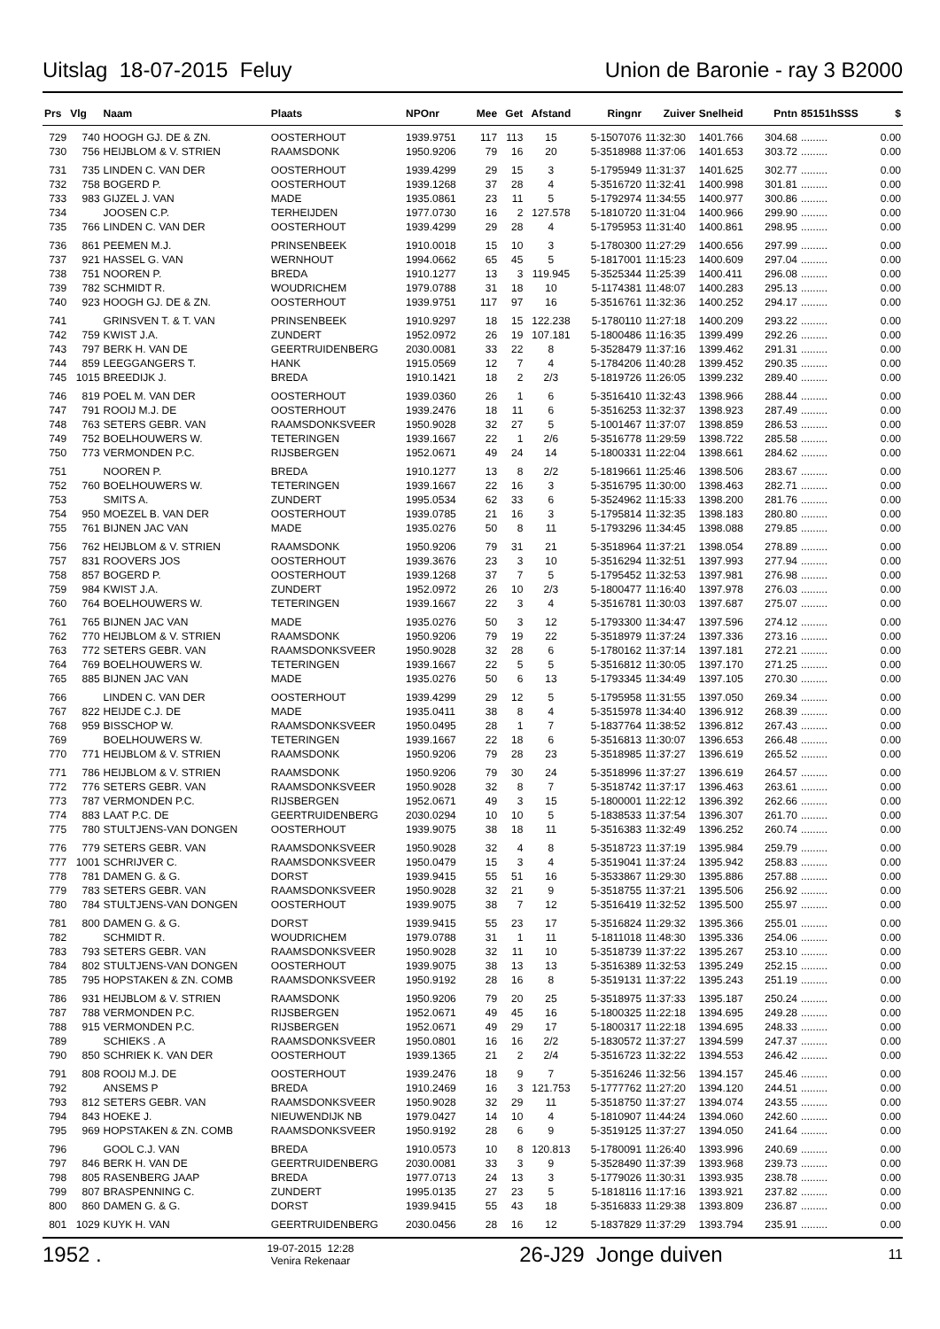Uitslag 18-07-2015 Feluy Union de Baronie - ray 3 B2000
| Prs | Vlg | Naam | Plaats | NPOnr | Mee | Get | Afstand | Ringnr | Zuiver | Snelheid | Pntn | 85151hSSS | $ |
| --- | --- | --- | --- | --- | --- | --- | --- | --- | --- | --- | --- | --- | --- |
| 729 | 740 | HOOGH GJ. DE & ZN. | OOSTERHOUT | 1939.9751 | 117 | 113 | 15 | 5-1507076 | 11:32:30 | 1401.766 | 304.68 | ......... | 0.00 |
| 730 | 756 | HEIJBLOM & V. STRIEN | RAAMSDONK | 1950.9206 | 79 | 16 | 20 | 5-3518988 | 11:37:06 | 1401.653 | 303.72 | ......... | 0.00 |
| 731 | 735 | LINDEN C. VAN DER | OOSTERHOUT | 1939.4299 | 29 | 15 | 3 | 5-1795949 | 11:31:37 | 1401.625 | 302.77 | ......... | 0.00 |
| 732 | 758 | BOGERD P. | OOSTERHOUT | 1939.1268 | 37 | 28 | 4 | 5-3516720 | 11:32:41 | 1400.998 | 301.81 | ......... | 0.00 |
| 733 | 983 | GIJZEL J. VAN | MADE | 1935.0861 | 23 | 11 | 5 | 5-1792974 | 11:34:55 | 1400.977 | 300.86 | ......... | 0.00 |
| 734 | | JOOSEN C.P. | TERHEIJDEN | 1977.0730 | 16 | 2 | 127.578 | 5-1810720 | 11:31:04 | 1400.966 | 299.90 | ......... | 0.00 |
| 735 | 766 | LINDEN C. VAN DER | OOSTERHOUT | 1939.4299 | 29 | 28 | 4 | 5-1795953 | 11:31:40 | 1400.861 | 298.95 | ......... | 0.00 |
| 736 | 861 | PEEMEN M.J. | PRINSENBEEK | 1910.0018 | 15 | 10 | 3 | 5-1780300 | 11:27:29 | 1400.656 | 297.99 | ......... | 0.00 |
| 737 | 921 | HASSEL G. VAN | WERNHOUT | 1994.0662 | 65 | 45 | 5 | 5-1817001 | 11:15:23 | 1400.609 | 297.04 | ......... | 0.00 |
| 738 | 751 | NOOREN P. | BREDA | 1910.1277 | 13 | 3 | 119.945 | 5-3525344 | 11:25:39 | 1400.411 | 296.08 | ......... | 0.00 |
| 739 | 782 | SCHMIDT R. | WOUDRICHEM | 1979.0788 | 31 | 18 | 10 | 5-1174381 | 11:48:07 | 1400.283 | 295.13 | ......... | 0.00 |
| 740 | 923 | HOOGH GJ. DE & ZN. | OOSTERHOUT | 1939.9751 | 117 | 97 | 16 | 5-3516761 | 11:32:36 | 1400.252 | 294.17 | ......... | 0.00 |
| 741 | | GRINSVEN T. & T. VAN | PRINSENBEEK | 1910.9297 | 18 | 15 | 122.238 | 5-1780110 | 11:27:18 | 1400.209 | 293.22 | ......... | 0.00 |
| 742 | 759 | KWIST J.A. | ZUNDERT | 1952.0972 | 26 | 19 | 107.181 | 5-1800486 | 11:16:35 | 1399.499 | 292.26 | ......... | 0.00 |
| 743 | 797 | BERK H. VAN DE | GEERTRUIDENBERG | 2030.0081 | 33 | 22 | 8 | 5-3528479 | 11:37:16 | 1399.462 | 291.31 | ......... | 0.00 |
| 744 | 859 | LEEGGANGERS T. | HANK | 1915.0569 | 12 | 7 | 4 | 5-1784206 | 11:40:28 | 1399.452 | 290.35 | ......... | 0.00 |
| 745 | 1015 | BREEDIJK J. | BREDA | 1910.1421 | 18 | 2 | 2/3 | 5-1819726 | 11:26:05 | 1399.232 | 289.40 | ......... | 0.00 |
| 746 | 819 | POEL M. VAN DER | OOSTERHOUT | 1939.0360 | 26 | 1 | 6 | 5-3516410 | 11:32:43 | 1398.966 | 288.44 | ......... | 0.00 |
| 747 | 791 | ROOIJ M.J. DE | OOSTERHOUT | 1939.2476 | 18 | 11 | 6 | 5-3516253 | 11:32:37 | 1398.923 | 287.49 | ......... | 0.00 |
| 748 | 763 | SETERS GEBR. VAN | RAAMSDONKSVEER | 1950.9028 | 32 | 27 | 5 | 5-1001467 | 11:37:07 | 1398.859 | 286.53 | ......... | 0.00 |
| 749 | 752 | BOELHOUWERS W. | TETERINGEN | 1939.1667 | 22 | 1 | 2/6 | 5-3516778 | 11:29:59 | 1398.722 | 285.58 | ......... | 0.00 |
| 750 | 773 | VERMONDEN P.C. | RIJSBERGEN | 1952.0671 | 49 | 24 | 14 | 5-1800331 | 11:22:04 | 1398.661 | 284.62 | ......... | 0.00 |
| 751 | | NOOREN P. | BREDA | 1910.1277 | 13 | 8 | 2/2 | 5-1819661 | 11:25:46 | 1398.506 | 283.67 | ......... | 0.00 |
| 752 | 760 | BOELHOUWERS W. | TETERINGEN | 1939.1667 | 22 | 16 | 3 | 5-3516795 | 11:30:00 | 1398.463 | 282.71 | ......... | 0.00 |
| 753 | | SMITS A. | ZUNDERT | 1995.0534 | 62 | 33 | 6 | 5-3524962 | 11:15:33 | 1398.200 | 281.76 | ......... | 0.00 |
| 754 | 950 | MOEZEL B. VAN DER | OOSTERHOUT | 1939.0785 | 21 | 16 | 3 | 5-1795814 | 11:32:35 | 1398.183 | 280.80 | ......... | 0.00 |
| 755 | 761 | BIJNEN JAC VAN | MADE | 1935.0276 | 50 | 8 | 11 | 5-1793296 | 11:34:45 | 1398.088 | 279.85 | ......... | 0.00 |
| 756 | 762 | HEIJBLOM & V. STRIEN | RAAMSDONK | 1950.9206 | 79 | 31 | 21 | 5-3518964 | 11:37:21 | 1398.054 | 278.89 | ......... | 0.00 |
| 757 | 831 | ROOVERS JOS | OOSTERHOUT | 1939.3676 | 23 | 3 | 10 | 5-3516294 | 11:32:51 | 1397.993 | 277.94 | ......... | 0.00 |
| 758 | 857 | BOGERD P. | OOSTERHOUT | 1939.1268 | 37 | 7 | 5 | 5-1795452 | 11:32:53 | 1397.981 | 276.98 | ......... | 0.00 |
| 759 | 984 | KWIST J.A. | ZUNDERT | 1952.0972 | 26 | 10 | 2/3 | 5-1800477 | 11:16:40 | 1397.978 | 276.03 | ......... | 0.00 |
| 760 | 764 | BOELHOUWERS W. | TETERINGEN | 1939.1667 | 22 | 3 | 4 | 5-3516781 | 11:30:03 | 1397.687 | 275.07 | ......... | 0.00 |
| 761 | 765 | BIJNEN JAC VAN | MADE | 1935.0276 | 50 | 3 | 12 | 5-1793300 | 11:34:47 | 1397.596 | 274.12 | ......... | 0.00 |
| 762 | 770 | HEIJBLOM & V. STRIEN | RAAMSDONK | 1950.9206 | 79 | 19 | 22 | 5-3518979 | 11:37:24 | 1397.336 | 273.16 | ......... | 0.00 |
| 763 | 772 | SETERS GEBR. VAN | RAAMSDONKSVEER | 1950.9028 | 32 | 28 | 6 | 5-1780162 | 11:37:14 | 1397.181 | 272.21 | ......... | 0.00 |
| 764 | 769 | BOELHOUWERS W. | TETERINGEN | 1939.1667 | 22 | 5 | 5 | 5-3516812 | 11:30:05 | 1397.170 | 271.25 | ......... | 0.00 |
| 765 | 885 | BIJNEN JAC VAN | MADE | 1935.0276 | 50 | 6 | 13 | 5-1793345 | 11:34:49 | 1397.105 | 270.30 | ......... | 0.00 |
| 766 | | LINDEN C. VAN DER | OOSTERHOUT | 1939.4299 | 29 | 12 | 5 | 5-1795958 | 11:31:55 | 1397.050 | 269.34 | ......... | 0.00 |
| 767 | 822 | HEIJDE C.J. DE | MADE | 1935.0411 | 38 | 8 | 4 | 5-3515978 | 11:34:40 | 1396.912 | 268.39 | ......... | 0.00 |
| 768 | 959 | BISSCHOP W. | RAAMSDONKSVEER | 1950.0495 | 28 | 1 | 7 | 5-1837764 | 11:38:52 | 1396.812 | 267.43 | ......... | 0.00 |
| 769 | | BOELHOUWERS W. | TETERINGEN | 1939.1667 | 22 | 18 | 6 | 5-3516813 | 11:30:07 | 1396.653 | 266.48 | ......... | 0.00 |
| 770 | 771 | HEIJBLOM & V. STRIEN | RAAMSDONK | 1950.9206 | 79 | 28 | 23 | 5-3518985 | 11:37:27 | 1396.619 | 265.52 | ......... | 0.00 |
| 771 | 786 | HEIJBLOM & V. STRIEN | RAAMSDONK | 1950.9206 | 79 | 30 | 24 | 5-3518996 | 11:37:27 | 1396.619 | 264.57 | ......... | 0.00 |
| 772 | 776 | SETERS GEBR. VAN | RAAMSDONKSVEER | 1950.9028 | 32 | 8 | 7 | 5-3518742 | 11:37:17 | 1396.463 | 263.61 | ......... | 0.00 |
| 773 | 787 | VERMONDEN P.C. | RIJSBERGEN | 1952.0671 | 49 | 3 | 15 | 5-1800001 | 11:22:12 | 1396.392 | 262.66 | ......... | 0.00 |
| 774 | 883 | LAAT P.C. DE | GEERTRUIDENBERG | 2030.0294 | 10 | 10 | 5 | 5-1838533 | 11:37:54 | 1396.307 | 261.70 | ......... | 0.00 |
| 775 | 780 | STULTJENS-VAN DONGEN | OOSTERHOUT | 1939.9075 | 38 | 18 | 11 | 5-3516383 | 11:32:49 | 1396.252 | 260.74 | ......... | 0.00 |
| 776 | 779 | SETERS GEBR. VAN | RAAMSDONKSVEER | 1950.9028 | 32 | 4 | 8 | 5-3518723 | 11:37:19 | 1395.984 | 259.79 | ......... | 0.00 |
| 777 | 1001 | SCHRIJVER C. | RAAMSDONKSVEER | 1950.0479 | 15 | 3 | 4 | 5-3519041 | 11:37:24 | 1395.942 | 258.83 | ......... | 0.00 |
| 778 | 781 | DAMEN G. & G. | DORST | 1939.9415 | 55 | 51 | 16 | 5-3533867 | 11:29:30 | 1395.886 | 257.88 | ......... | 0.00 |
| 779 | 783 | SETERS GEBR. VAN | RAAMSDONKSVEER | 1950.9028 | 32 | 21 | 9 | 5-3518755 | 11:37:21 | 1395.506 | 256.92 | ......... | 0.00 |
| 780 | 784 | STULTJENS-VAN DONGEN | OOSTERHOUT | 1939.9075 | 38 | 7 | 12 | 5-3516419 | 11:32:52 | 1395.500 | 255.97 | ......... | 0.00 |
| 781 | 800 | DAMEN G. & G. | DORST | 1939.9415 | 55 | 23 | 17 | 5-3516824 | 11:29:32 | 1395.366 | 255.01 | ......... | 0.00 |
| 782 | | SCHMIDT R. | WOUDRICHEM | 1979.0788 | 31 | 1 | 11 | 5-1811018 | 11:48:30 | 1395.336 | 254.06 | ......... | 0.00 |
| 783 | 793 | SETERS GEBR. VAN | RAAMSDONKSVEER | 1950.9028 | 32 | 11 | 10 | 5-3518739 | 11:37:22 | 1395.267 | 253.10 | ......... | 0.00 |
| 784 | 802 | STULTJENS-VAN DONGEN | OOSTERHOUT | 1939.9075 | 38 | 13 | 13 | 5-3516389 | 11:32:53 | 1395.249 | 252.15 | ......... | 0.00 |
| 785 | 795 | HOPSTAKEN & ZN. COMB | RAAMSDONKSVEER | 1950.9192 | 28 | 16 | 8 | 5-3519131 | 11:37:22 | 1395.243 | 251.19 | ......... | 0.00 |
| 786 | 931 | HEIJBLOM & V. STRIEN | RAAMSDONK | 1950.9206 | 79 | 20 | 25 | 5-3518975 | 11:37:33 | 1395.187 | 250.24 | ......... | 0.00 |
| 787 | 788 | VERMONDEN P.C. | RIJSBERGEN | 1952.0671 | 49 | 45 | 16 | 5-1800325 | 11:22:18 | 1394.695 | 249.28 | ......... | 0.00 |
| 788 | 915 | VERMONDEN P.C. | RIJSBERGEN | 1952.0671 | 49 | 29 | 17 | 5-1800317 | 11:22:18 | 1394.695 | 248.33 | ......... | 0.00 |
| 789 | | SCHIEKS . A | RAAMSDONKSVEER | 1950.0801 | 16 | 16 | 2/2 | 5-1830572 | 11:37:27 | 1394.599 | 247.37 | ......... | 0.00 |
| 790 | 850 | SCHRIEK K. VAN DER | OOSTERHOUT | 1939.1365 | 21 | 2 | 2/4 | 5-3516723 | 11:32:22 | 1394.553 | 246.42 | ......... | 0.00 |
| 791 | 808 | ROOIJ M.J. DE | OOSTERHOUT | 1939.2476 | 18 | 9 | 7 | 5-3516246 | 11:32:56 | 1394.157 | 245.46 | ......... | 0.00 |
| 792 | | ANSEMS P | BREDA | 1910.2469 | 16 | 3 | 121.753 | 5-1777762 | 11:27:20 | 1394.120 | 244.51 | ......... | 0.00 |
| 793 | 812 | SETERS GEBR. VAN | RAAMSDONKSVEER | 1950.9028 | 32 | 29 | 11 | 5-3518750 | 11:37:27 | 1394.074 | 243.55 | ......... | 0.00 |
| 794 | 843 | HOEKE J. | NIEUWENDIJK NB | 1979.0427 | 14 | 10 | 4 | 5-1810907 | 11:44:24 | 1394.060 | 242.60 | ......... | 0.00 |
| 795 | 969 | HOPSTAKEN & ZN. COMB | RAAMSDONKSVEER | 1950.9192 | 28 | 6 | 9 | 5-3519125 | 11:37:27 | 1394.050 | 241.64 | ......... | 0.00 |
| 796 | | GOOL C.J. VAN | BREDA | 1910.0573 | 10 | 8 | 120.813 | 5-1780091 | 11:26:40 | 1393.996 | 240.69 | ......... | 0.00 |
| 797 | 846 | BERK H. VAN DE | GEERTRUIDENBERG | 2030.0081 | 33 | 3 | 9 | 5-3528490 | 11:37:39 | 1393.968 | 239.73 | ......... | 0.00 |
| 798 | 805 | RASENBERG JAAP | BREDA | 1977.0713 | 24 | 13 | 3 | 5-1779026 | 11:30:31 | 1393.935 | 238.78 | ......... | 0.00 |
| 799 | 807 | BRASPENNING C. | ZUNDERT | 1995.0135 | 27 | 23 | 5 | 5-1818116 | 11:17:16 | 1393.921 | 237.82 | ......... | 0.00 |
| 800 | 860 | DAMEN G. & G. | DORST | 1939.9415 | 55 | 43 | 18 | 5-3516833 | 11:29:38 | 1393.809 | 236.87 | ......... | 0.00 |
| 801 | 1029 | KUYK H. VAN | GEERTRUIDENBERG | 2030.0456 | 28 | 16 | 12 | 5-1837829 | 11:37:29 | 1393.794 | 235.91 | ......... | 0.00 |
1952 . 19-07-2015 12:28
Venira Rekenaar 26-J29 Jonge duiven 11